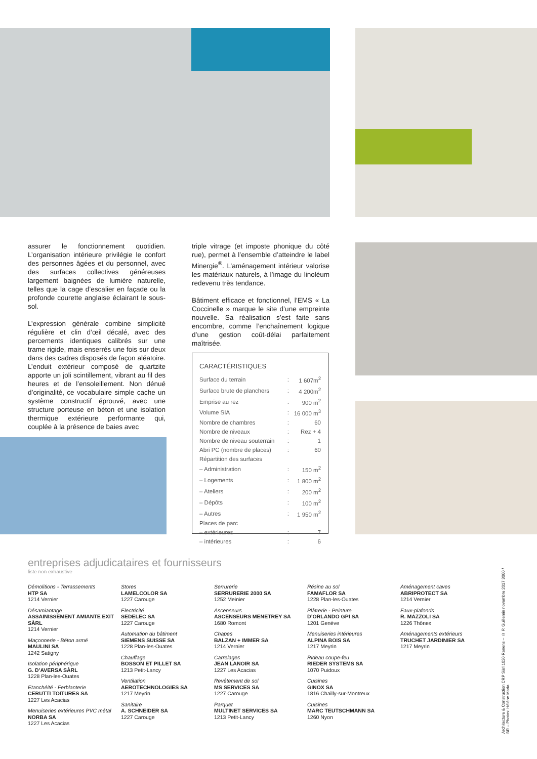assurer le fonctionnement quotidien. L’organisation intérieure privilégie le confort des personnes âgées et du personnel, avec des surfaces collectives généreuses largement baignées de lumière naturelle, telles que la cage d’escalier en façade ou la profonde courette anglaise éclairant le sous-sol.
L’expression générale combine simplicité régulière et clin d’œil décalé, avec des percements identiques calibrés sur une trame rigide, mais enserrés une fois sur deux dans des cadres disposés de façon aléatoire. L’enduit extérieur composé de quartzite apporte un joli scintillement, vibrant au fil des heures et de l’ensoleillement. Non dénué d’originalité, ce vocabulaire simple cache un système constructif éprouvé, avec une structure porteuse en béton et une isolation thermique extérieure performante qui, couplée à la présence de baies avec
triple vitrage (et imposte phonique du côté rue), permet à l’ensemble d’atteindre le label Minergie<sup>®</sup>. L’aménagement intérieur valorise les matériaux naturels, à l’image du linoléum redevenu très tendance.
Bâtiment efficace et fonctionnel, l’EMS « La Coccinelle » marque le site d’une empreinte nouvelle. Sa réalisation s’est faite sans encombre, comme l’enchaînement logique d’une gestion coût-délai parfaitement maîtrisée.
CARACTÉRISTIQUES
| Surface du terrain | : | 1 607m<sup>2</sup> |
| Surface brute de planchers | : | 4 200m<sup>2</sup> |
| Emprise au rez | : | 900 m<sup>2</sup> |
| Volume SIA | : | 16 000 m<sup>3</sup> |
| Nombre de chambres | : | 60 |
| Nombre de niveaux | : | Rez + 4 |
| Nombre de niveau souterrain | : | 1 |
| Abri PC (nombre de places) | : | 60 |
| Répartition des surfaces | | |
| – Administration | : | 150 m<sup>2</sup> |
| – Logements | : | 1 800 m<sup>2</sup> |
| – Ateliers | : | 200 m<sup>2</sup> |
| – Dépôts | : | 100 m<sup>2</sup> |
| – Autres | : | 1 950 m<sup>2</sup> |
| Places de parc | | |
| – extérieures | : | 7 |
| – intérieures | : | 6 |
entreprises adjudicataires et fournisseurs
liste non exhaustive
Démolitions - Terrassements
HTP SA
1214 Vernier
Désamiantage
ASSAINISSEMENT AMIANTE EXIT SÀRL
1214 Vernier
Maçonnerie - Béton armé
MAULINI SA
1242 Satigny
Isolation périphérique
G. D’AVERSA SÀRL
1228 Plan-les-Ouates
Etanchéité - Ferblanterie
CERUTTI TOITURES SA
1227 Les Acacias
Menuiseries extérieures PVC métal
NORBA SA
1227 Les Acacias
Stores
LAMELCOLOR SA
1227 Carouge
Electricité
SEDELEC SA
1227 Carouge
Automation du bâtiment
SIEMENS SUISSE SA
1228 Plan-les-Ouates
Chauffage
BOSSON ET PILLET SA
1213 Petit-Lancy
Ventilation
AEROTECHNOLOGIES SA
1217 Meyrin
Sanitaire
A. SCHNEIDER SA
1227 Carouge
Serrurerie
SERRURERIE 2000 SA
1252 Meinier
Ascenseurs
ASCENSEURS MENETREY SA
1680 Romont
Chapes
BALZAN + IMMER SA
1214 Vernier
Carrelages
JEAN LANOIR SA
1227 Les Acacias
Revêtement de sol
MS SERVICES SA
1227 Carouge
Parquet
MULTINET SERVICES SA
1213 Petit-Lancy
Résine au sol
FAMAFLOR SA
1228 Plan-les-Ouates
Plâtrerie - Peinture
D’ORLANDO GPI SA
1201 Genève
Menuiseries intérieures
ALPINA BOIS SA
1217 Meyrin
Rideau coupe-feu
RIEDER SYSTEMS SA
1070 Puidoux
Cuisines
GINOX SA
1816 Chailly-sur-Montreux
Cuisines
MARC TEUTSCHMANN SA
1260 Nyon
Aménagement caves
ABRIPROTECT SA
1214 Vernier
Faux-plafonds
R. MAZZOLI SA
1226 Thônex
Aménagements extérieurs
TRUCHET JARDINIER SA
1217 Meyrin
Architecture & Construction CRP Sàrl 1020 Renens – © P. Guillemin novembre 2017 3000 / BR – Photos: Hélène Maria